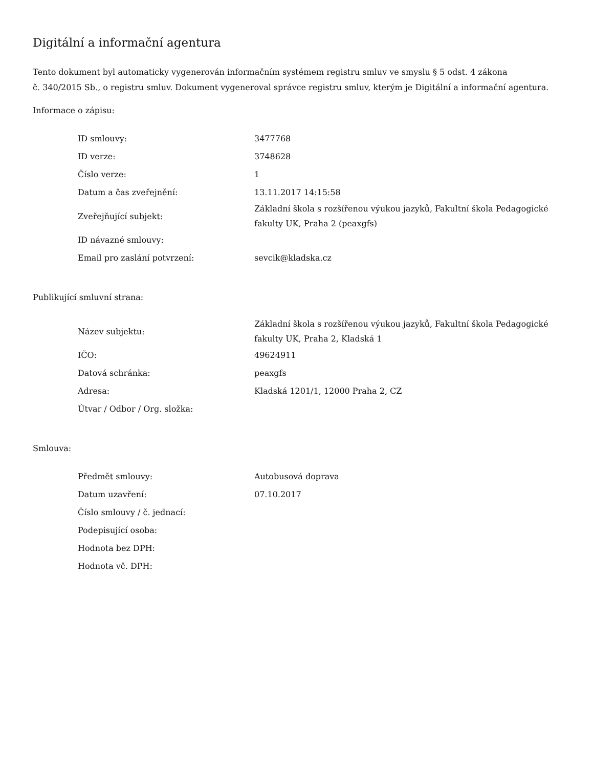Digitální a informační agentura
Tento dokument byl automaticky vygenerován informačním systémem registru smluv ve smyslu § 5 odst. 4 zákona
č. 340/2015 Sb., o registru smluv. Dokument vygeneroval správce registru smluv, kterým je Digitální a informační agentura.
Informace o zápisu:
| ID smlouvy: | 3477768 |
| ID verze: | 3748628 |
| Číslo verze: | 1 |
| Datum a čas zveřejnění: | 13.11.2017 14:15:58 |
| Zveřejňující subjekt: | Základní škola s rozšířenou výukou jazyků, Fakultní škola Pedagogické fakulty UK, Praha 2 (peaxgfs) |
| ID návazné smlouvy: | |
| Email pro zaslání potvrzení: | sevcik@kladska.cz |
Publikující smluvní strana:
| Název subjektu: | Základní škola s rozšířenou výukou jazyků, Fakultní škola Pedagogické fakulty UK, Praha 2, Kladská 1 |
| IČO: | 49624911 |
| Datová schránka: | peaxgfs |
| Adresa: | Kladská 1201/1, 12000 Praha 2, CZ |
| Útvar / Odbor / Org. složka: | |
Smlouva:
| Předmět smlouvy: | Autobusová doprava |
| Datum uzavření: | 07.10.2017 |
| Číslo smlouvy / č. jednací: | |
| Podepisující osoba: | |
| Hodnota bez DPH: | |
| Hodnota vč. DPH: | |